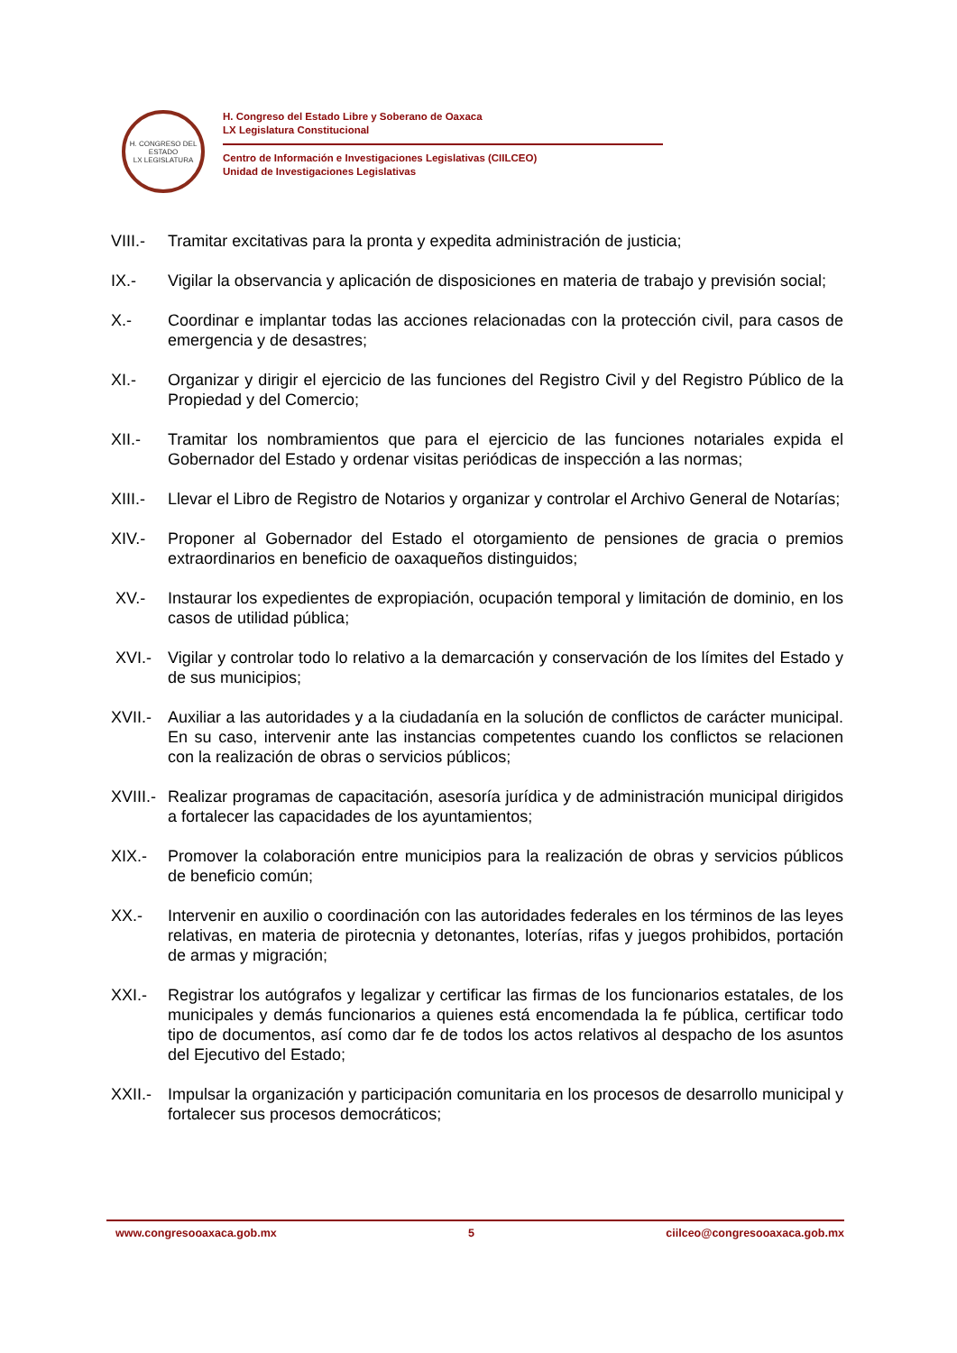H. CONGRESO DEL ESTADO
LX LEGISLATURA
H. Congreso del Estado Libre y Soberano de Oaxaca
LX Legislatura Constitucional
Centro de Información e Investigaciones Legislativas (CIILCEO)
Unidad de Investigaciones Legislativas
VIII.-
Tramitar excitativas para la pronta y expedita administración de justicia;
IX.- Vigilar la observancia y aplicación de disposiciones en materia de trabajo y previsión social;
X.- Coordinar e implantar todas las acciones relacionadas con la protección civil, para casos de emergencia y de desastres;
XI.- Organizar y dirigir el ejercicio de las funciones del Registro Civil y del Registro Público de la Propiedad y del Comercio;
XII.- Tramitar los nombramientos que para el ejercicio de las funciones notariales expida el Gobernador del Estado y ordenar visitas periódicas de inspección a las normas;
XIII.-
Llevar el Libro de Registro de Notarios y organizar y controlar el Archivo General de Notarías;
XIV.- Proponer al Gobernador del Estado el otorgamiento de pensiones de gracia o premios extraordinarios en beneficio de oaxaqueños distinguidos;
XV.- Instaurar los expedientes de expropiación, ocupación temporal y limitación de dominio, en los casos de utilidad pública;
XVI.- Vigilar y controlar todo lo relativo a la demarcación y conservación de los límites del Estado y de sus municipios;
XVII.-
Auxiliar a las autoridades y a la ciudadanía en la solución de conflictos de carácter municipal. En su caso, intervenir ante las instancias competentes cuando los conflictos se relacionen con la realización de obras o servicios públicos;
XVIII.-
Realizar programas de capacitación, asesoría jurídica y de administración municipal dirigidos a fortalecer las capacidades de los ayuntamientos;
XIX.- Promover la colaboración entre municipios para la realización de obras y servicios públicos de beneficio común;
XX.- Intervenir en auxilio o coordinación con las autoridades federales en los términos de las leyes relativas, en materia de pirotecnia y detonantes, loterías, rifas y juegos prohibidos, portación de armas y migración;
XXI.- Registrar los autógrafos y legalizar y certificar las firmas de los funcionarios estatales, de los municipales y demás funcionarios a quienes está encomendada la fe pública, certificar todo tipo de documentos, así como dar fe de todos los actos relativos al despacho de los asuntos del Ejecutivo del Estado;
XXII.-
Impulsar la organización y participación comunitaria en los procesos de desarrollo municipal y fortalecer sus procesos democráticos;
www.congresooaxaca.gob.mx 5 ciilceo@congresooaxaca.gob.mx